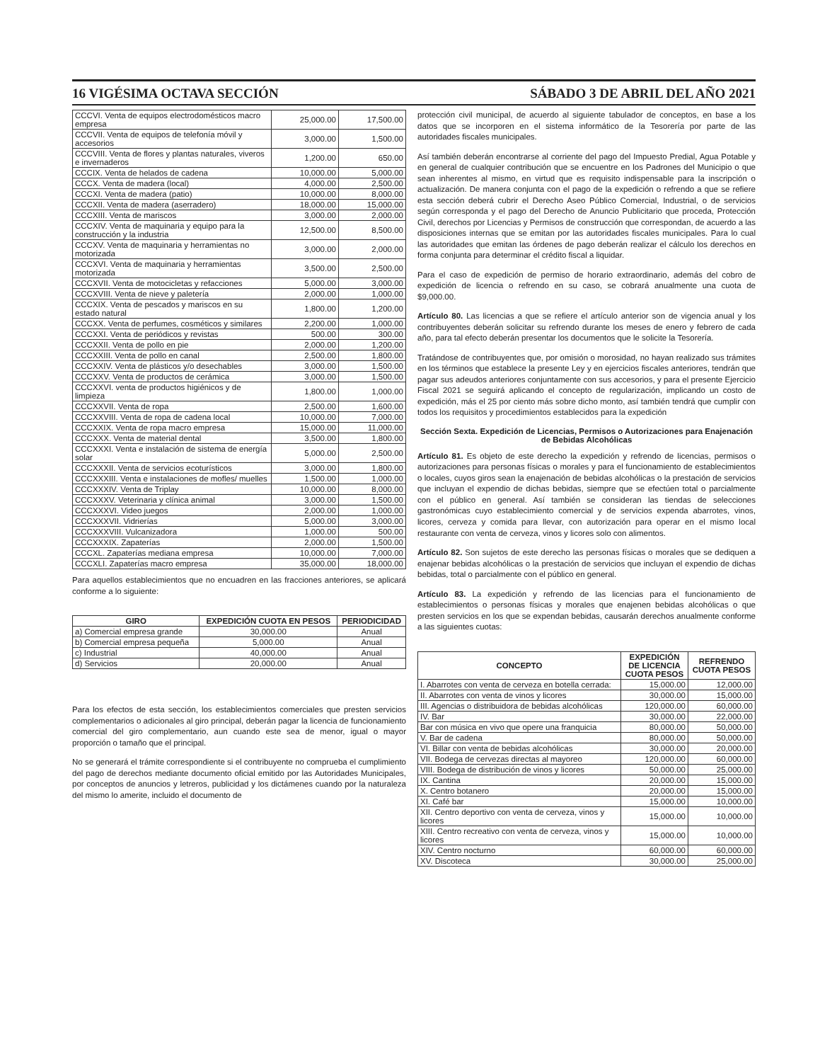16 VIGÉSIMA OCTAVA SECCIÓN SÁBADO 3 DE ABRIL DEL AÑO 2021
| CCCVI. Venta de equipos electrodomésticos macro empresa | 25,000.00 | 17,500.00 |
| CCCVII. Venta de equipos de telefonía móvil y accesorios | 3,000.00 | 1,500.00 |
| CCCVIII. Venta de flores y plantas naturales, viveros e invernaderos | 1,200.00 | 650.00 |
| CCCIX. Venta de helados de cadena | 10,000.00 | 5,000.00 |
| CCCX. Venta de madera (local) | 4,000.00 | 2,500.00 |
| CCCXI. Venta de madera (patio) | 10,000.00 | 8,000.00 |
| CCCXII. Venta de madera (aserradero) | 18,000.00 | 15,000.00 |
| CCCXIII. Venta de mariscos | 3,000.00 | 2,000.00 |
| CCCXIV. Venta de maquinaria y equipo para la construcción y la industria | 12,500.00 | 8,500.00 |
| CCCXV. Venta de maquinaria y herramientas no motorizada | 3,000.00 | 2,000.00 |
| CCCXVI. Venta de maquinaria y herramientas motorizada | 3,500.00 | 2,500.00 |
| CCCXVII. Venta de motocicletas y refacciones | 5,000.00 | 3,000.00 |
| CCCXVIII. Venta de nieve y paletería | 2,000.00 | 1,000.00 |
| CCCXIX. Venta de pescados y mariscos en su estado natural | 1,800.00 | 1,200.00 |
| CCCXX. Venta de perfumes, cosméticos y similares | 2,200.00 | 1,000.00 |
| CCCXXI. Venta de periódicos y revistas | 500.00 | 300.00 |
| CCCXXII. Venta de pollo en pie | 2,000.00 | 1,200.00 |
| CCCXXIII. Venta de pollo en canal | 2,500.00 | 1,800.00 |
| CCCXXIV. Venta de plásticos y/o desechables | 3,000.00 | 1,500.00 |
| CCCXXV. Venta de productos de cerámica | 3,000.00 | 1,500.00 |
| CCCXXVI. venta de productos higiénicos y de limpieza | 1,800.00 | 1,000.00 |
| CCCXXVII. Venta de ropa | 2,500.00 | 1,600.00 |
| CCCXXVIII. Venta de ropa de cadena local | 10,000.00 | 7,000.00 |
| CCCXXIX. Venta de ropa macro empresa | 15,000.00 | 11,000.00 |
| CCCXXX. Venta de material dental | 3,500.00 | 1,800.00 |
| CCCXXXI. Venta e instalación de sistema de energía solar | 5,000.00 | 2,500.00 |
| CCCXXXII. Venta de servicios ecoturísticos | 3,000.00 | 1,800.00 |
| CCCXXXIII. Venta e instalaciones de mofles/ muelles | 1,500.00 | 1,000.00 |
| CCCXXXIV. Venta de Triplay | 10,000.00 | 8,000.00 |
| CCCXXXV. Veterinaria y clínica animal | 3,000.00 | 1,500.00 |
| CCCXXXVI. Video juegos | 2,000.00 | 1,000.00 |
| CCCXXXVII. Vidrierías | 5,000.00 | 3,000.00 |
| CCCXXXVIII. Vulcanizadora | 1,000.00 | 500.00 |
| CCCXXXIX. Zapaterías | 2,000.00 | 1,500.00 |
| CCCXL. Zapaterías mediana empresa | 10,000.00 | 7,000.00 |
| CCCXLI. Zapaterías macro empresa | 35,000.00 | 18,000.00 |
Para aquellos establecimientos que no encuadren en las fracciones anteriores, se aplicará conforme a lo siguiente:
| GIRO | EXPEDICIÓN CUOTA EN PESOS | PERIODICIDAD |
| --- | --- | --- |
| a) Comercial empresa grande | 30,000.00 | Anual |
| b) Comercial empresa pequeña | 5,000.00 | Anual |
| c) Industrial | 40,000.00 | Anual |
| d) Servicios | 20,000.00 | Anual |
Para los efectos de esta sección, los establecimientos comerciales que presten servicios complementarios o adicionales al giro principal, deberán pagar la licencia de funcionamiento comercial del giro complementario, aun cuando este sea de menor, igual o mayor proporción o tamaño que el principal.
No se generará el trámite correspondiente si el contribuyente no comprueba el cumplimiento del pago de derechos mediante documento oficial emitido por las Autoridades Municipales, por conceptos de anuncios y letreros, publicidad y los dictámenes cuando por la naturaleza del mismo lo amerite, incluido el documento de
protección civil municipal, de acuerdo al siguiente tabulador de conceptos, en base a los datos que se incorporen en el sistema informático de la Tesorería por parte de las autoridades fiscales municipales.
Así también deberán encontrarse al corriente del pago del Impuesto Predial, Agua Potable y en general de cualquier contribución que se encuentre en los Padrones del Municipio o que sean inherentes al mismo, en virtud que es requisito indispensable para la inscripción o actualización. De manera conjunta con el pago de la expedición o refrendo a que se refiere esta sección deberá cubrir el Derecho Aseo Público Comercial, Industrial, o de servicios según corresponda y el pago del Derecho de Anuncio Publicitario que proceda, Protección Civil, derechos por Licencias y Permisos de construcción que correspondan, de acuerdo a las disposiciones internas que se emitan por las autoridades fiscales municipales. Para lo cual las autoridades que emitan las órdenes de pago deberán realizar el cálculo los derechos en forma conjunta para determinar el crédito fiscal a liquidar.
Para el caso de expedición de permiso de horario extraordinario, además del cobro de expedición de licencia o refrendo en su caso, se cobrará anualmente una cuota de $9,000.00.
Artículo 80. Las licencias a que se refiere el artículo anterior son de vigencia anual y los contribuyentes deberán solicitar su refrendo durante los meses de enero y febrero de cada año, para tal efecto deberán presentar los documentos que le solicite la Tesorería.
Tratándose de contribuyentes que, por omisión o morosidad, no hayan realizado sus trámites en los términos que establece la presente Ley y en ejercicios fiscales anteriores, tendrán que pagar sus adeudos anteriores conjuntamente con sus accesorios, y para el presente Ejercicio Fiscal 2021 se seguirá aplicando el concepto de regularización, implicando un costo de expedición, más el 25 por ciento más sobre dicho monto, así también tendrá que cumplir con todos los requisitos y procedimientos establecidos para la expedición
Sección Sexta. Expedición de Licencias, Permisos o Autorizaciones para Enajenación de Bebidas Alcohólicas
Artículo 81. Es objeto de este derecho la expedición y refrendo de licencias, permisos o autorizaciones para personas físicas o morales y para el funcionamiento de establecimientos o locales, cuyos giros sean la enajenación de bebidas alcohólicas o la prestación de servicios que incluyan el expendio de dichas bebidas, siempre que se efectúen total o parcialmente con el público en general. Así también se consideran las tiendas de selecciones gastronómicas cuyo establecimiento comercial y de servicios expenda abarrotes, vinos, licores, cerveza y comida para llevar, con autorización para operar en el mismo local restaurante con venta de cerveza, vinos y licores solo con alimentos.
Artículo 82. Son sujetos de este derecho las personas físicas o morales que se dediquen a enajenar bebidas alcohólicas o la prestación de servicios que incluyan el expendio de dichas bebidas, total o parcialmente con el público en general.
Artículo 83. La expedición y refrendo de las licencias para el funcionamiento de establecimientos o personas físicas y morales que enajenen bebidas alcohólicas o que presten servicios en los que se expendan bebidas, causarán derechos anualmente conforme a las siguientes cuotas:
| CONCEPTO | EXPEDICIÓN DE LICENCIA CUOTA PESOS | REFRENDO CUOTA PESOS |
| --- | --- | --- |
| I. Abarrotes con venta de cerveza en botella cerrada: | 15,000.00 | 12,000.00 |
| II. Abarrotes con venta de vinos y licores | 30,000.00 | 15,000.00 |
| III. Agencias o distribuidora de bebidas alcohólicas | 120,000.00 | 60,000.00 |
| IV. Bar | 30,000.00 | 22,000.00 |
| Bar con música en vivo que opere una franquicia | 80,000.00 | 50,000.00 |
| V. Bar de cadena | 80,000.00 | 50,000.00 |
| VI. Billar con venta de bebidas alcohólicas | 30,000.00 | 20,000.00 |
| VII. Bodega de cervezas directas al mayoreo | 120,000.00 | 60,000.00 |
| VIII. Bodega de distribución de vinos y licores | 50,000.00 | 25,000.00 |
| IX. Cantina | 20,000.00 | 15,000.00 |
| X. Centro botanero | 20,000.00 | 15,000.00 |
| XI. Café bar | 15,000.00 | 10,000.00 |
| XII. Centro deportivo con venta de cerveza, vinos y licores | 15,000.00 | 10,000.00 |
| XIII. Centro recreativo con venta de cerveza, vinos y licores | 15,000.00 | 10,000.00 |
| XIV. Centro nocturno | 60,000.00 | 60,000.00 |
| XV. Discoteca | 30,000.00 | 25,000.00 |